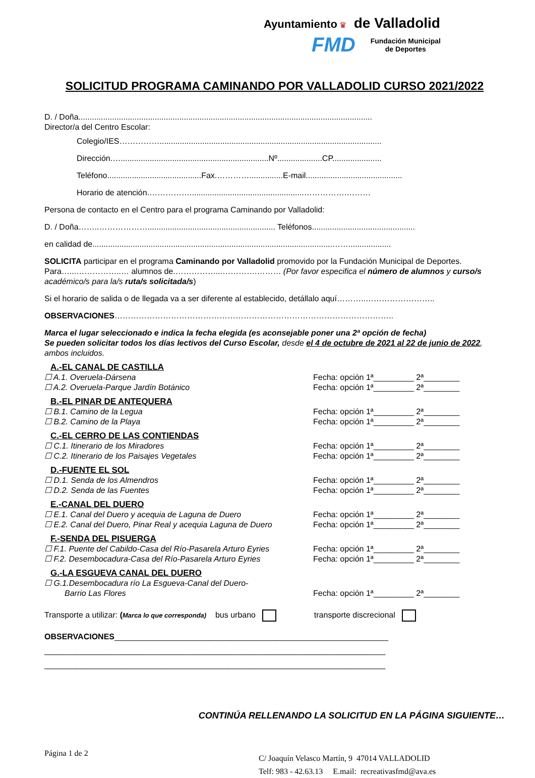Ayuntamiento ♛ de Valladolid
FMD Fundación Municipal
de Deportes
SOLICITUD PROGRAMA CAMINANDO POR VALLADOLID CURSO 2021/2022
D. / Doña...................................................................................................................................
Director/a del Centro Escolar:
Colegio/IES……………...................................................................................................
Dirección.…..................................................................Nº....................CP......................
Teléfono..........................................Fax.…………...............E-mail...........................................
Horario de atención.……………...................................................…………….………
Persona de contacto en el Centro para el programa Caminando por Valladolid:
D. / Doña……..………………......................................................... Teléfonos..............................................
en calidad de...........................................................................................................……...................
SOLICITA participar en el programa Caminando por Valladolid promovido por la Fundación Municipal de Deportes. Para…...……………..… alumnos de.……………...………….……… (Por favor especifica el número de alumnos y curso/s académico/s para la/s ruta/s solicitada/s)
Si el horario de salida o de llegada va a ser diferente al establecido, detállalo aquí………..……………………..
OBSERVACIONES…………………………………………………………………………………………..
Marca el lugar seleccionado e indica la fecha elegida (es aconsejable poner una 2ª opción de fecha)
Se pueden solicitar todos los días lectivos del Curso Escolar, desde el 4 de octubre de 2021 al 22 de junio de 2022, ambos incluidos.
A.-EL CANAL DE CASTILLA
☐ A.1. Overuela-Dársena Fecha: opción 1ª_________ 2ª________
☐ A.2. Overuela-Parque Jardín Botánico Fecha: opción 1ª_________ 2ª________
B.-EL PINAR DE ANTEQUERA
☐ B.1. Camino de la Legua Fecha: opción 1ª_________ 2ª________
☐ B.2. Camino de la Playa Fecha: opción 1ª_________ 2ª________
C.-EL CERRO DE LAS CONTIENDAS
☐ C.1. Itinerario de los Miradores Fecha: opción 1ª_________ 2ª________
☐ C.2. Itinerario de los Paisajes Vegetales Fecha: opción 1ª_________ 2ª________
D.-FUENTE EL SOL
☐ D.1. Senda de los Almendros Fecha: opción 1ª_________ 2ª________
☐ D.2. Senda de las Fuentes Fecha: opción 1ª_________ 2ª________
E.-CANAL DEL DUERO
☐ E.1. Canal del Duero y acequia de Laguna de Duero Fecha: opción 1ª_________ 2ª________
☐ E.2. Canal del Duero, Pinar Real y acequia Laguna de Duero Fecha: opción 1ª_________ 2ª________
F.-SENDA DEL PISUERGA
☐ F.1. Puente del Cabildo-Casa del Río-Pasarela Arturo Eyries Fecha: opción 1ª_________ 2ª________
☐ F.2. Desembocadura-Casa del Río-Pasarela Arturo Eyries Fecha: opción 1ª_________ 2ª________
G.-LA ESGUEVA CANAL DEL DUERO
☐ G.1.Desembocadura río La Esgueva-Canal del Duero-
Barrio Las Flores Fecha: opción 1ª_________ 2ª________
Transporte a utilizar: (Marca lo que corresponda) bus urbano transporte discrecional
OBSERVACIONES_____________________________________________________________
____________________________________________________________________________
____________________________________________________________________________
CONTINÚA RELLENANDO LA SOLICITUD EN LA PÁGINA SIGUIENTE…
Página 1 de 2
C/ Joaquín Velasco Martín, 9 47014 VALLADOLID
Telf: 983 - 42.63.13 E.mail: recreativasfmd@ava.es